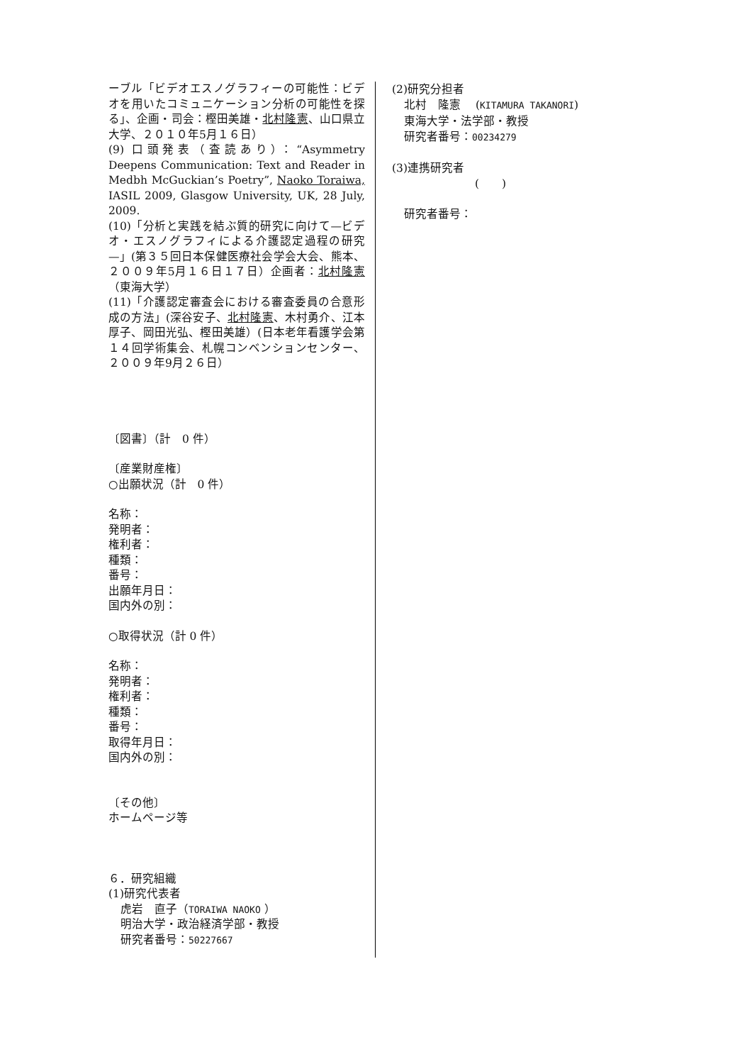ーブル「ビデオエスノグラフィーの可能性：ビデオを用いたコミュニケーション分析の可能性を探る」、企画・司会：樫田美雄・北村隆憲、山口県立大学、２０１０年5月１６日）
(9) 口頭発表（査読あり）：“Asymmetry Deepens Communication: Text and Reader in Medbh McGuckian’s Poetry”, Naoko Toraiwa, IASIL 2009, Glasgow University, UK, 28 July, 2009.
(10)「分析と実践を結ぶ質的研究に向けて—ビデオ・エスノグラフィによる介護認定過程の研究—」(第３５回日本保健医療社会学会大会、熊本、２００９年5月１６日１７日）企画者：北村隆憲（東海大学）
(11)「介護認定審査会における審査委員の合意形成の方法」(深谷安子、北村隆憲、木村勇介、江本厚子、岡田光弘、樫田美雄）(日本老年看護学会第１４回学術集会、札幌コンベンションセンター、２００９年9月２６日）
〔図書〕（計　0 件）
〔産業財産権〕
○出願状況（計　0 件）
名称：
発明者：
権利者：
種類：
番号：
出願年月日：
国内外の別：
○取得状況（計 0 件）
名称：
発明者：
権利者：
種類：
番号：
取得年月日：
国内外の別：
〔その他〕
ホームページ等
６．研究組織
(1)研究代表者
虎岩　直子（TORAIWA NAOKO ）
明治大学・政治経済学部・教授
研究者番号：50227667
(2)研究分担者
北村　隆憲　 (KITAMURA TAKANORI)
東海大学・法学部・教授
研究者番号：00234279
(3)連携研究者
(　　)
研究者番号：